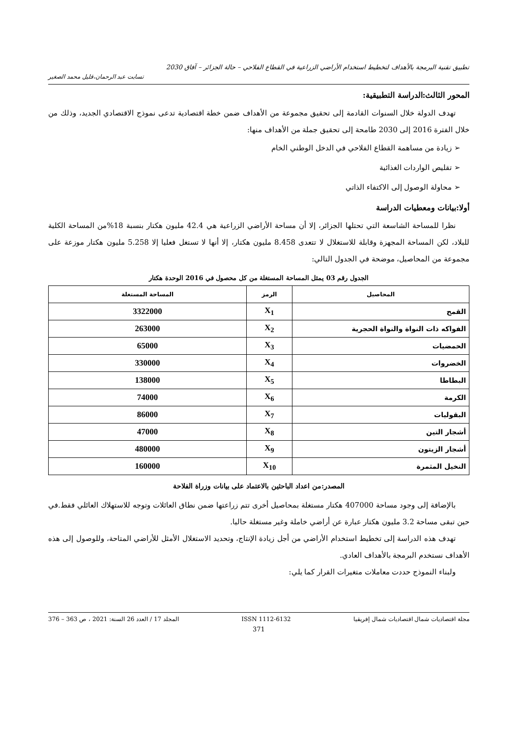تطبيق تقنية البرمجة بالأهداف لتخطيط استخدام الأراضي الزراعية في القطاع الفلاحي – حالة الجزائر – آفاق 2030
تسابت عبد الرحمان،قليل محمد الصغير
المحور الثالث:الدراسة التطبيقية:
تهدف الدولة خلال السنوات القادمة إلى تحقيق مجموعة من الأهداف ضمن خطة اقتصادية تدعى نموذج الاقتصادي الجديد، وذلك من خلال الفترة 2016 إلى 2030 طامحة إلى تحقيق جملة من الأهداف منها:
➢ زيادة من مساهمة القطاع الفلاحي في الدخل الوطني الخام
➢ تقليص الواردات الغذائية
➢ محاولة الوصول إلى الاكتفاء الذاتي
أولا:بيانات ومعطيات الدراسة
نظرا للمساحة الشاسعة التي تحتلها الجزائر، إلا أن مساحة الأراضي الزراعية هي 42.4 مليون هكتار بنسبة 18%من المساحة الكلية للبلاد، لكن المساحة المجهزة وقابلة للاستغلال لا تتعدى 8.458 مليون هكتار، إلا أنها لا تستغل فعليا إلا 5.258 مليون هكتار موزعة على مجموعة من المحاصيل، موضحة في الجدول التالي:
الجدول رقم 03 يمثل المساحة المستغلة من كل محصول في 2016 الوحدة هكتار
| المحاصيل | الرمز | المساحة المستغلة |
| --- | --- | --- |
| القمح | X<sub>1</sub> | 3322000 |
| الفواكه ذات النواة والنواة الحجرية | X<sub>2</sub> | 263000 |
| الحمضيات | X<sub>3</sub> | 65000 |
| الخضروات | X<sub>4</sub> | 330000 |
| البطاطا | X<sub>5</sub> | 138000 |
| الكرمة | X<sub>6</sub> | 74000 |
| البقوليات | X<sub>7</sub> | 86000 |
| أشجار التين | X<sub>8</sub> | 47000 |
| أشجار الزيتون | X<sub>9</sub> | 480000 |
| النخيل المثمرة | X<sub>10</sub> | 160000 |
المصدر:من اعداد الباحثين بالاعتماد على بيانات وزراة الفلاحة
بالإضافة إلى وجود مساحة 407000 هكتار مستغلة بمحاصيل أخرى تتم زراعتها ضمن نطاق العائلات وتوجه للاستهلاك العائلي فقط.في حين تبقى مساحة 3.2 مليون هكتار عبارة عن أراضي خاملة وغير مستغلة حاليا.
تهدف هذه الدراسة إلى تخطيط استخدام الأراضي من أجل زيادة الإنتاج، وتحديد الاستغلال الأمثل للأراضي المتاحة، وللوصول إلى هذه الأهداف نستخدم البرمجة بالأهداف العادي.
ولبناء النموذج حددت معاملات متغيرات القرار كما يلي:
مجلة اقتصاديات شمال اقتصاديات شمال إفريقيا ISSN 1112-6132 المجلد 17 / العدد 26 السنة: 2021 ، ص 363 – 376
371